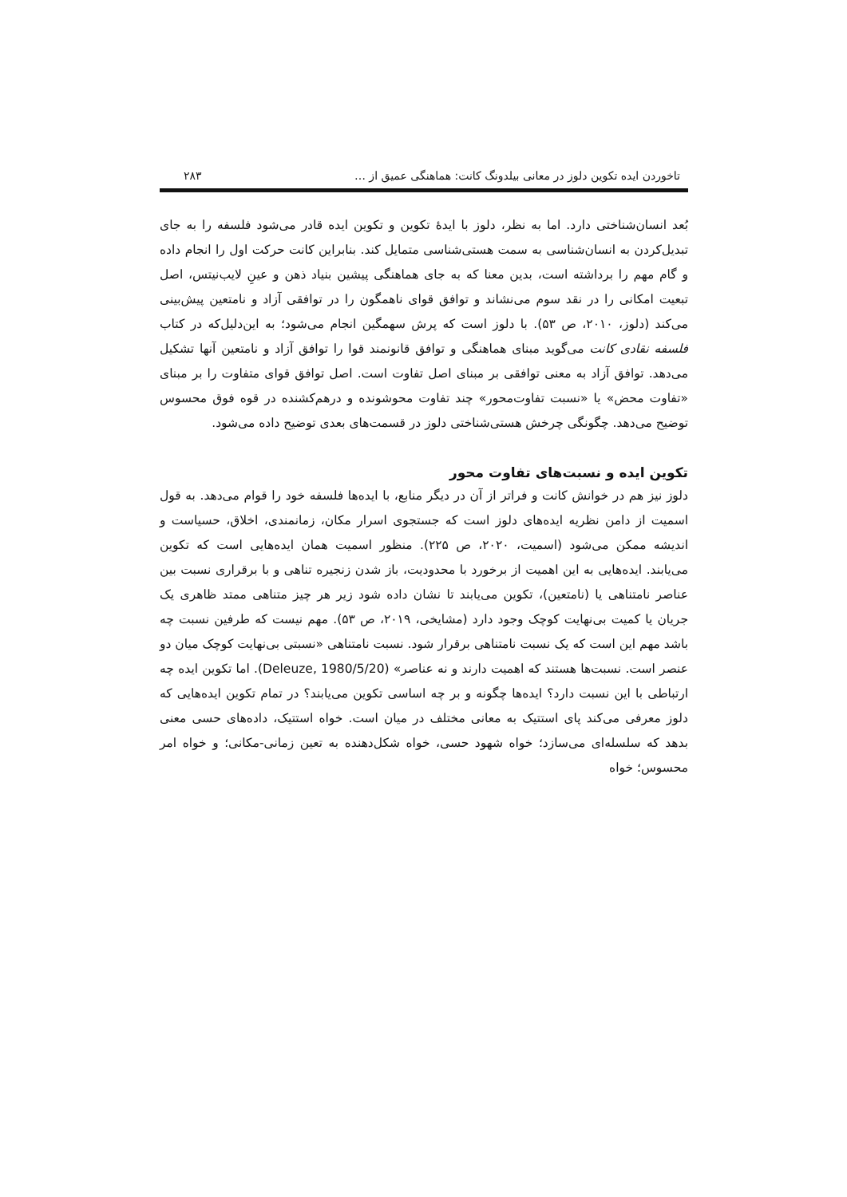تاخوردن ایده تکوین دلوز در معانی بیلدونگ کانت: هماهنگی عمیق از … ۲۸۳
بُعد انسان‌شناختی دارد. اما به نظر، دلوز با ایدهٔ تکوین و تکوین ایده قادر می‌شود فلسفه را به جای تبدیل‌کردن به انسان‌شناسی به سمت هستی‌شناسی متمایل کند. بنابراین کانت حرکت اول را انجام داده و گام مهم را برداشته است، بدین معنا که به جای هماهنگی پیشین بنیاد ذهن و عینِ لایب‌نیتس، اصل تبعیت امکانی را در نقد سوم می‌نشاند و توافق قوای ناهمگون را در توافقی آزاد و نامتعین پیش‌بینی می‌کند (دلوز، ۲۰۱۰، ص ۵۳). با دلوز است که پرش سهمگین انجام می‌شود؛ به این‌دلیل‌که در کتاب فلسفه نقادی کانت می‌گوید مبنای هماهنگی و توافق قانونمند قوا را توافق آزاد و نامتعین آنها تشکیل می‌دهد. توافق آزاد به معنی توافقی بر مبنای اصل تفاوت است. اصل توافق قوای متفاوت را بر مبنای «تفاوت محض» یا «نسبت تفاوت‌محور» چند تفاوت محوشونده و درهم‌کشنده در قوه فوق محسوس توضیح می‌دهد. چگونگی چرخش هستی‌شناختی دلوز در قسمت‌های بعدی توضیح داده می‌شود.
تکوین ایده و نسبت‌های تفاوت محور
دلوز نیز هم در خوانش کانت و فراتر از آن در دیگر منابع، با ایده‌ها فلسفه خود را قوام می‌دهد. به قول اسمیت از دامن نظریه ایده‌های دلوز است که جستجوی اسرار مکان، زمانمندی، اخلاق، حسیاست و اندیشه ممکن می‌شود (اسمیت، ۲۰۲۰، ص ۲۲۵). منظور اسمیت همان ایده‌هایی است که تکوین می‌یابند. ایده‌هایی به این اهمیت از برخورد با محدودیت، باز شدن زنجیره تناهی و با برقراری نسبت بین عناصر نامتناهی یا (نامتعین)، تکوین می‌یابند تا نشان داده شود زیر هر چیز متناهی ممتد ظاهری یک جریان یا کمیت بی‌نهایت کوچک وجود دارد (مشایخی، ۲۰۱۹، ص ۵۳). مهم نیست که طرفین نسبت چه باشد مهم این است که یک نسبت نامتناهی برقرار شود. نسبت نامتناهی «نسبتی بی‌نهایت کوچک میان دو عنصر است. نسبت‌ها هستند که اهمیت دارند و نه عناصر» (Deleuze, 1980/5/20). اما تکوین ایده چه ارتباطی با این نسبت دارد؟ ایده‌ها چگونه و بر چه اساسی تکوین می‌یابند؟ در تمام تکوین ایده‌هایی که دلوز معرفی می‌کند پای استتیک به معانی مختلف در میان است. خواه استتیک، داده‌های حسی معنی بدهد که سلسله‌ای می‌سازد؛ خواه شهود حسی، خواه شکل‌دهنده به تعین زمانی-مکانی؛ و خواه امر محسوس؛ خواه